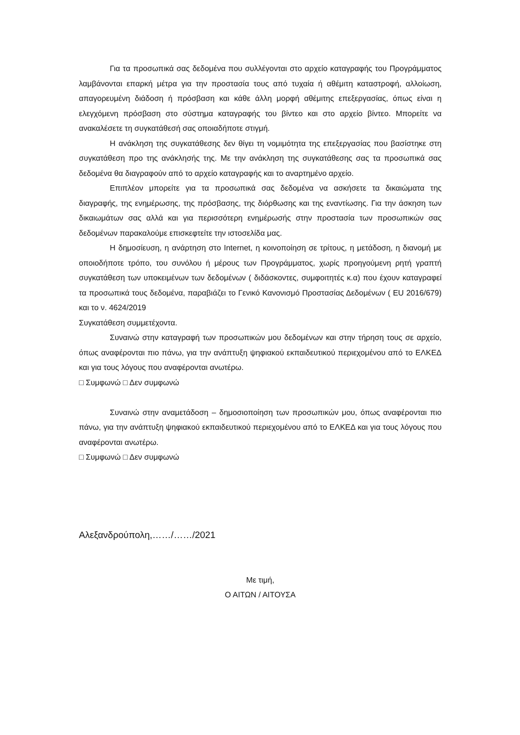Για τα προσωπικά σας δεδομένα που συλλέγονται στο αρχείο καταγραφής του Προγράμματος λαμβάνονται επαρκή μέτρα για την προστασία τους από τυχαία ή αθέμιτη καταστροφή, αλλοίωση, απαγορευμένη διάδοση ή πρόσβαση και κάθε άλλη μορφή αθέμιτης επεξεργασίας, όπως είναι η ελεγχόμενη πρόσβαση στο σύστημα καταγραφής του βίντεο και στο αρχείο βίντεο. Μπορείτε να ανακαλέσετε τη συγκατάθεσή σας οποιαδήποτε στιγμή.
Η ανάκληση της συγκατάθεσης δεν θίγει τη νομιμότητα της επεξεργασίας που βασίστηκε στη συγκατάθεση προ της ανάκλησής της. Με την ανάκληση της συγκατάθεσης σας τα προσωπικά σας δεδομένα θα διαγραφούν από το αρχείο καταγραφής και το αναρτημένο αρχείο.
Επιπλέον μπορείτε για τα προσωπικά σας δεδομένα να ασκήσετε τα δικαιώματα της διαγραφής, της ενημέρωσης, της πρόσβασης, της διόρθωσης και της εναντίωσης. Για την άσκηση των δικαιωμάτων σας αλλά και για περισσότερη ενημέρωσής στην προστασία των προσωπικών σας δεδομένων παρακαλούμε επισκεφτείτε την ιστοσελίδα μας.
Η δημοσίευση, η ανάρτηση στο Internet, η κοινοποίηση σε τρίτους, η μετάδοση, η διανομή με οποιοδήποτε τρόπο, του συνόλου ή μέρους των Προγράμματος, χωρίς προηγούμενη ρητή γραπτή συγκατάθεση των υποκειμένων των δεδομένων ( διδάσκοντες, συμφοιτητές κ.α) που έχουν καταγραφεί τα προσωπικά τους δεδομένα, παραβιάζει το Γενικό Κανονισμό Προστασίας Δεδομένων ( EU 2016/679) και το ν. 4624/2019
Συγκατάθεση συμμετέχοντα.
Συναινώ στην καταγραφή των προσωπικών μου δεδομένων και στην τήρηση τους σε αρχείο, όπως αναφέρονται πιο πάνω, για την ανάπτυξη ψηφιακού εκπαιδευτικού περιεχομένου από το ΕΛΚΕΔ και για τους λόγους που αναφέρονται ανωτέρω.
□ Συμφωνώ □ Δεν συμφωνώ
Συναινώ στην αναμετάδοση – δημοσιοποίηση των προσωπικών μου, όπως αναφέρονται πιο πάνω, για την ανάπτυξη ψηφιακού εκπαιδευτικού περιεχομένου από το ΕΛΚΕΔ και για τους λόγους που αναφέρονται ανωτέρω.
□ Συμφωνώ □ Δεν συμφωνώ
Αλεξανδρούπολη,……/……/2021
Με τιμή,
Ο ΑΙΤΩΝ / ΑΙΤΟΥΣΑ